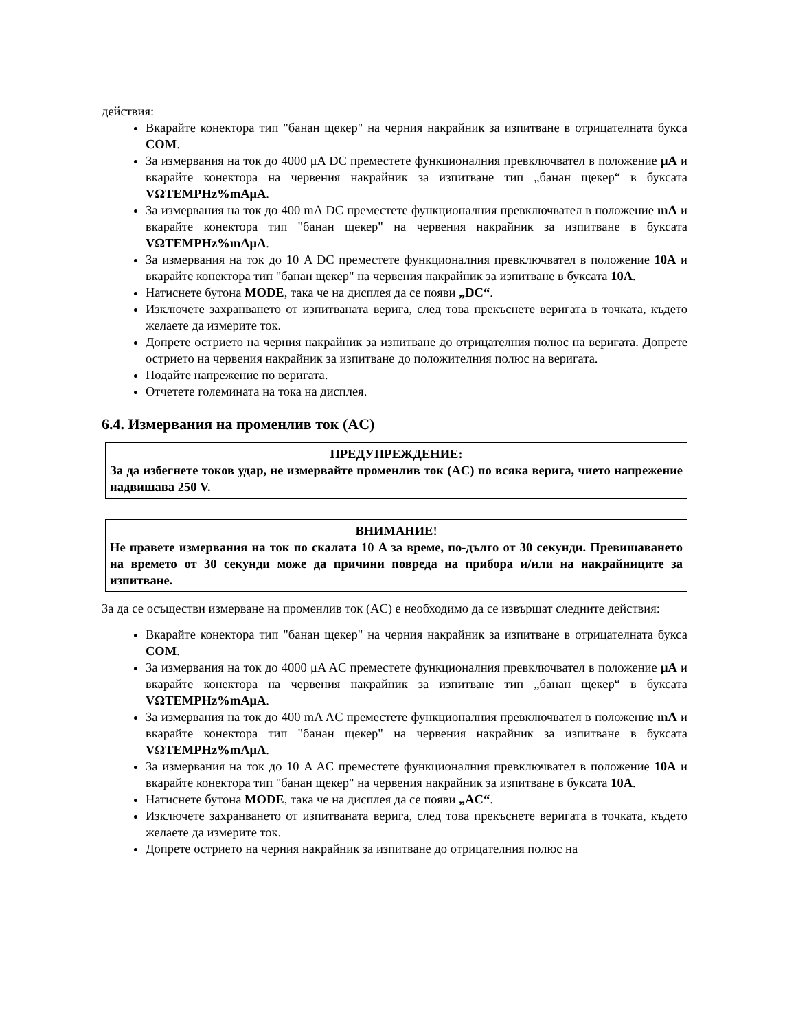действия:
Вкарайте конектора тип "банан щекер" на черния накрайник за изпитване в отрицателната букса COM.
За измервания на ток до 4000 μA DC преместете функционалния превключвател в положение μA и вкарайте конектора на червения накрайник за изпитване тип „банан щекер“ в буксата VΩTEMPHz%mAμA.
За измервания на ток до 400 mA DC преместете функционалния превключвател в положение mA и вкарайте конектора тип "банан щекер" на червения накрайник за изпитване в буксата VΩTEMPHz%mAμA.
За измервания на ток до 10 A DC преместете функционалния превключвател в положение 10A и вкарайте конектора тип "банан щекер" на червения накрайник за изпитване в буксата 10A.
Натиснете бутона MODE, така че на дисплея да се появи „DC“.
Изключете захранването от изпитваната верига, след това прекъснете веригата в точката, където желаете да измерите ток.
Допрете острието на черния накрайник за изпитване до отрицателния полюс на веригата. Допрете острието на червения накрайник за изпитване до положителния полюс на веригата.
Подайте напрежение по веригата.
Отчетете големината на тока на дисплея.
6.4. Измервания на променлив ток (AC)
ПРЕДУПРЕЖДЕНИЕ:
За да избегнете токов удар, не измервайте променлив ток (AC) по всяка верига, чието напрежение надвишава 250 V.
ВНИМАНИЕ!
Не правете измервания на ток по скалата 10 A за време, по-дълго от 30 секунди. Превишаването на времето от 30 секунди може да причини повреда на прибора и/или на накрайниците за изпитване.
За да се осъществи измерване на променлив ток (AC) е необходимо да се извършат следните действия:
Вкарайте конектора тип "банан щекер" на черния накрайник за изпитване в отрицателната букса COM.
За измервания на ток до 4000 μA AC преместете функционалния превключвател в положение μA и вкарайте конектора на червения накрайник за изпитване тип „банан щекер“ в буксата VΩTEMPHz%mAμA.
За измервания на ток до 400 mA AC преместете функционалния превключвател в положение mA и вкарайте конектора тип "банан щекер" на червения накрайник за изпитване в буксата VΩTEMPHz%mAμA.
За измервания на ток до 10 A AC преместете функционалния превключвател в положение 10A и вкарайте конектора тип "банан щекер" на червения накрайник за изпитване в буксата 10A.
Натиснете бутона MODE, така че на дисплея да се появи „AC“.
Изключете захранването от изпитваната верига, след това прекъснете веригата в точката, където желаете да измерите ток.
Допрете острието на черния накрайник за изпитване до отрицателния полюс на